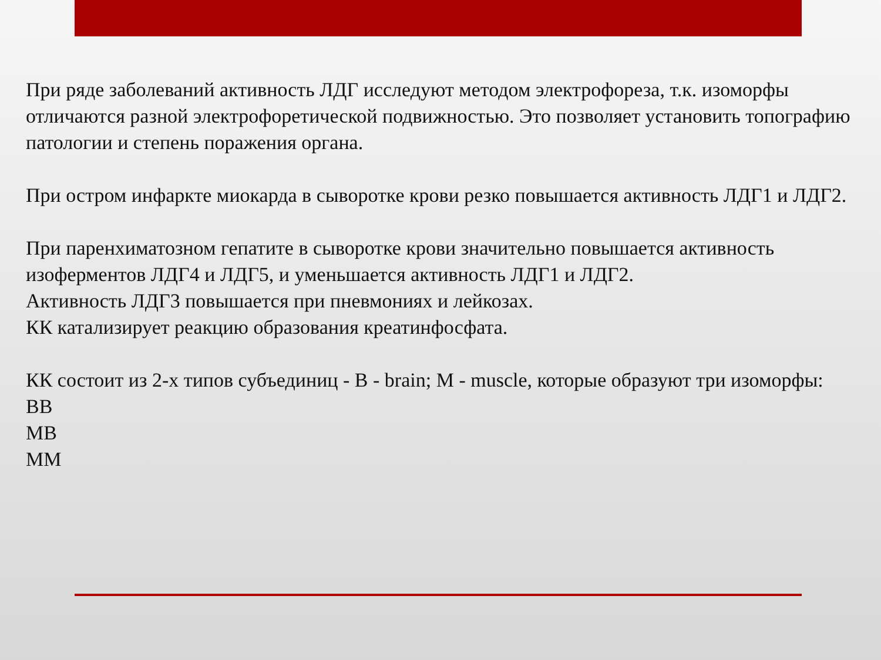При ряде заболеваний активность ЛДГ исследуют методом электрофореза, т.к. изоморфы отличаются разной электрофоретической подвижностью. Это позволяет установить топографию патологии и степень поражения органа.
При остром инфаркте миокарда в сыворотке крови резко повышается активность ЛДГ1 и ЛДГ2.
При паренхиматозном гепатите в сыворотке крови значительно повышается активность изоферментов ЛДГ4 и ЛДГ5, и уменьшается активность ЛДГ1 и ЛДГ2.
Активность ЛДГ3 повышается при пневмониях и лейкозах.
КК катализирует реакцию образования креатинфосфата.
КК состоит из 2-х типов субъединиц - В - brain; М - muscle, которые образуют три изоморфы:
ВВ
МВ
ММ